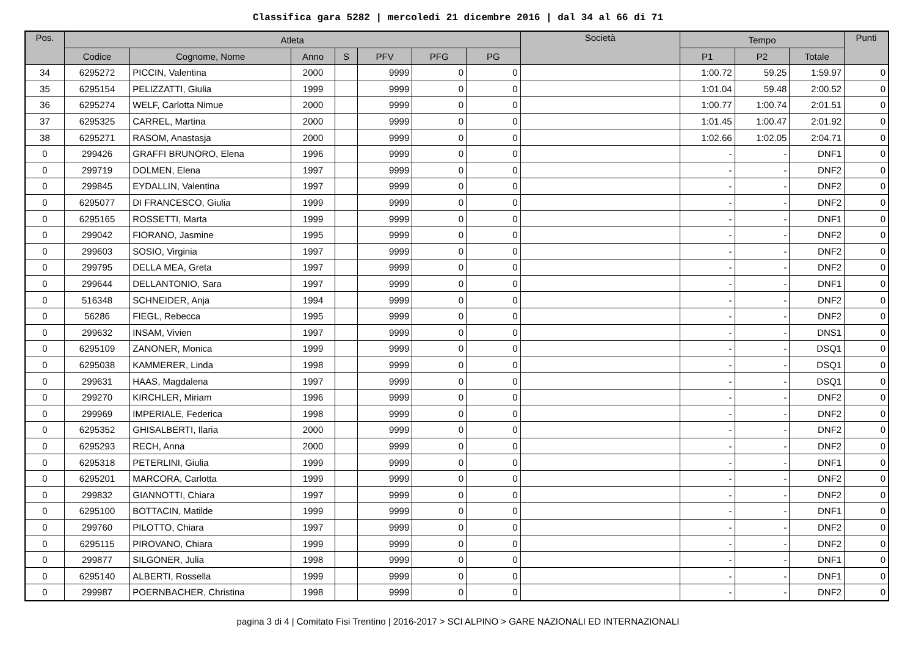Classifica gara 5282 | mercoledi 21 dicembre 2016 | dal 34 al 66 di 71
| Pos. | Atleta | | | | | | | Società | Tempo | | | Punti |
| --- | --- | --- | --- | --- | --- | --- | --- | --- | --- | --- | --- | --- |
| | Codice | Cognome, Nome | Anno | S | PFV | PFG | PG | | P1 | P2 | Totale | |
| 34 | 6295272 | PICCIN, Valentina | 2000 | | 9999 | 0 | 0 | | 1:00.72 | 59.25 | 1:59.97 | 0 |
| 35 | 6295154 | PELIZZATTI, Giulia | 1999 | | 9999 | 0 | 0 | | 1:01.04 | 59.48 | 2:00.52 | 0 |
| 36 | 6295274 | WELF, Carlotta Nimue | 2000 | | 9999 | 0 | 0 | | 1:00.77 | 1:00.74 | 2:01.51 | 0 |
| 37 | 6295325 | CARREL, Martina | 2000 | | 9999 | 0 | 0 | | 1:01.45 | 1:00.47 | 2:01.92 | 0 |
| 38 | 6295271 | RASOM, Anastasja | 2000 | | 9999 | 0 | 0 | | 1:02.66 | 1:02.05 | 2:04.71 | 0 |
| 0 | 299426 | GRAFFI BRUNORO, Elena | 1996 | | 9999 | 0 | 0 | | - | - | DNF1 | 0 |
| 0 | 299719 | DOLMEN, Elena | 1997 | | 9999 | 0 | 0 | | - | - | DNF2 | 0 |
| 0 | 299845 | EYDALLIN, Valentina | 1997 | | 9999 | 0 | 0 | | - | - | DNF2 | 0 |
| 0 | 6295077 | DI FRANCESCO, Giulia | 1999 | | 9999 | 0 | 0 | | - | - | DNF2 | 0 |
| 0 | 6295165 | ROSSETTI, Marta | 1999 | | 9999 | 0 | 0 | | - | - | DNF1 | 0 |
| 0 | 299042 | FIORANO, Jasmine | 1995 | | 9999 | 0 | 0 | | - | - | DNF2 | 0 |
| 0 | 299603 | SOSIO, Virginia | 1997 | | 9999 | 0 | 0 | | - | - | DNF2 | 0 |
| 0 | 299795 | DELLA MEA, Greta | 1997 | | 9999 | 0 | 0 | | - | - | DNF2 | 0 |
| 0 | 299644 | DELLANTONIO, Sara | 1997 | | 9999 | 0 | 0 | | - | - | DNF1 | 0 |
| 0 | 516348 | SCHNEIDER, Anja | 1994 | | 9999 | 0 | 0 | | - | - | DNF2 | 0 |
| 0 | 56286 | FIEGL, Rebecca | 1995 | | 9999 | 0 | 0 | | - | - | DNF2 | 0 |
| 0 | 299632 | INSAM, Vivien | 1997 | | 9999 | 0 | 0 | | - | - | DNS1 | 0 |
| 0 | 6295109 | ZANONER, Monica | 1999 | | 9999 | 0 | 0 | | - | - | DSQ1 | 0 |
| 0 | 6295038 | KAMMERER, Linda | 1998 | | 9999 | 0 | 0 | | - | - | DSQ1 | 0 |
| 0 | 299631 | HAAS, Magdalena | 1997 | | 9999 | 0 | 0 | | - | - | DSQ1 | 0 |
| 0 | 299270 | KIRCHLER, Miriam | 1996 | | 9999 | 0 | 0 | | - | - | DNF2 | 0 |
| 0 | 299969 | IMPERIALE, Federica | 1998 | | 9999 | 0 | 0 | | - | - | DNF2 | 0 |
| 0 | 6295352 | GHISALBERTI, Ilaria | 2000 | | 9999 | 0 | 0 | | - | - | DNF2 | 0 |
| 0 | 6295293 | RECH, Anna | 2000 | | 9999 | 0 | 0 | | - | - | DNF2 | 0 |
| 0 | 6295318 | PETERLINI, Giulia | 1999 | | 9999 | 0 | 0 | | - | - | DNF1 | 0 |
| 0 | 6295201 | MARCORA, Carlotta | 1999 | | 9999 | 0 | 0 | | - | - | DNF2 | 0 |
| 0 | 299832 | GIANNOTTI, Chiara | 1997 | | 9999 | 0 | 0 | | - | - | DNF2 | 0 |
| 0 | 6295100 | BOTTACIN, Matilde | 1999 | | 9999 | 0 | 0 | | - | - | DNF1 | 0 |
| 0 | 299760 | PILOTTO, Chiara | 1997 | | 9999 | 0 | 0 | | - | - | DNF2 | 0 |
| 0 | 6295115 | PIROVANO, Chiara | 1999 | | 9999 | 0 | 0 | | - | - | DNF2 | 0 |
| 0 | 299877 | SILGONER, Julia | 1998 | | 9999 | 0 | 0 | | - | - | DNF1 | 0 |
| 0 | 6295140 | ALBERTI, Rossella | 1999 | | 9999 | 0 | 0 | | - | - | DNF1 | 0 |
| 0 | 299987 | POERNBACHER, Christina | 1998 | | 9999 | 0 | 0 | | - | - | DNF2 | 0 |
pagina 3 di 4 | Comitato Fisi Trentino | 2016-2017 > SCI ALPINO > GARE NAZIONALI ED INTERNAZIONALI